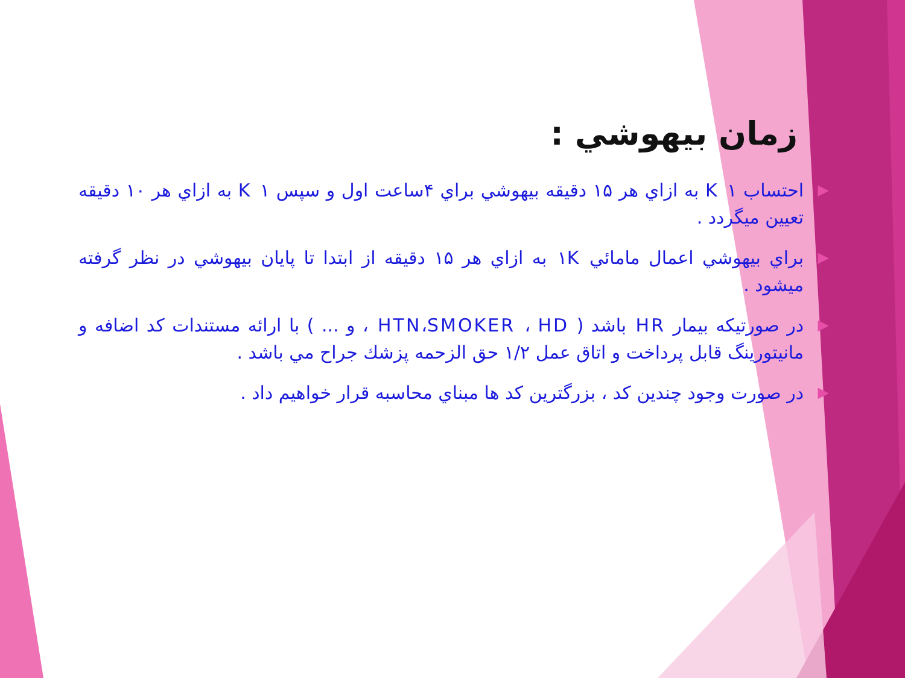زمان بيهوشي :
▶ احتساب K ۱ به ازاي هر ۱۵ دقيقه بيهوشي براي ۴ساعت اول و سپس K ۱ به ازاي هر ۱۰ دقيقه تعيين ميگردد .
▶ براي بيهوشي اعمال مامائي ۱K به ازاي هر ۱۵ دقيقه از ابتدا تا پايان بيهوشي در نظر گرفته ميشود .
▶ در صورتيكه بيمار HR باشد ( HTN،SMOKER ، HD ، و ... ) با ارائه مستندات كد اضافه و مانيتورينگ قابل پرداخت و اتاق عمل ۱/۲ حق الزحمه پزشك جراح مي باشد .
▶ در صورت وجود چندين كد ، بزرگترين كد ها مبناي محاسبه قرار خواهيم داد .